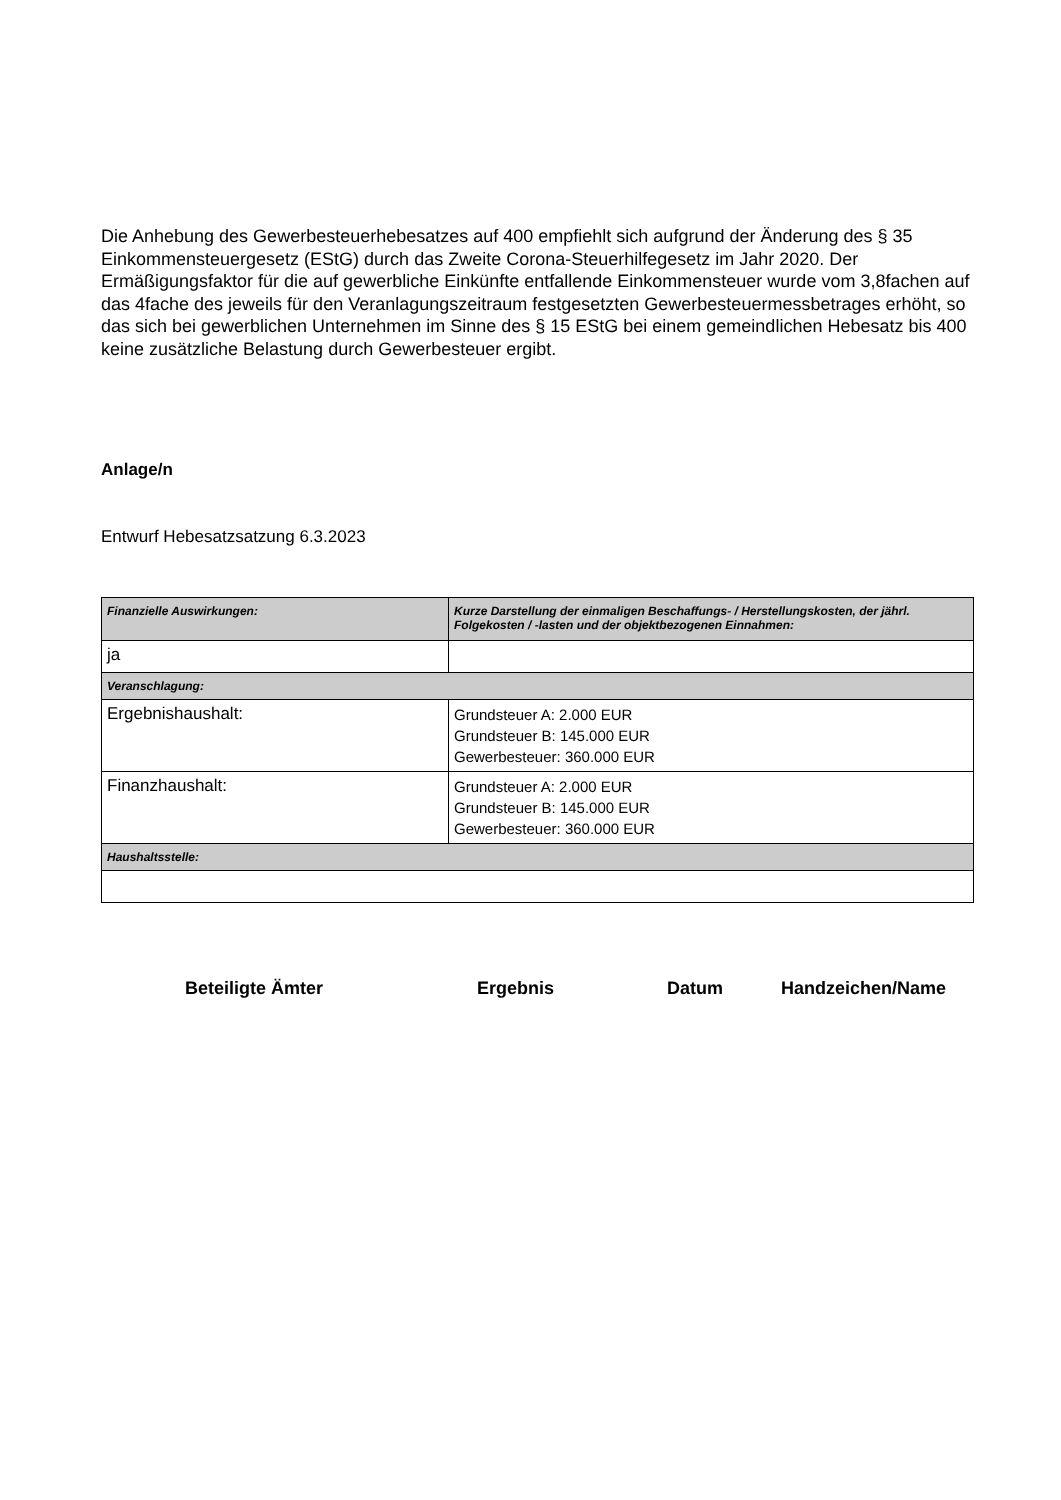Die Anhebung des Gewerbesteuerhebesatzes auf 400 empfiehlt sich aufgrund der Änderung des § 35 Einkommensteuergesetz (EStG) durch das Zweite Corona-Steuerhilfegesetz im Jahr 2020. Der Ermäßigungsfaktor für die auf gewerbliche Einkünfte entfallende Einkommensteuer wurde vom 3,8fachen auf das 4fache des jeweils für den Veranlagungszeitraum festgesetzten Gewerbesteuermessbetrages erhöht, so das sich bei gewerblichen Unternehmen im Sinne des § 15 EStG bei einem gemeindlichen Hebesatz bis 400 keine zusätzliche Belastung durch Gewerbesteuer ergibt.
Anlage/n
Entwurf Hebesatzsatzung 6.3.2023
| Finanzielle Auswirkungen: | Kurze Darstellung der einmaligen Beschaffungs- / Herstellungskosten, der jährl. Folgekosten / -lasten und der objektbezogenen Einnahmen: |
| ja | |
| Veranschlagung: | |
| Ergebnishaushalt: | Grundsteuer A: 2.000 EUR Grundsteuer B: 145.000 EUR Gewerbesteuer: 360.000 EUR |
| Finanzhaushalt: | Grundsteuer A: 2.000 EUR Grundsteuer B: 145.000 EUR Gewerbesteuer: 360.000 EUR |
| Haushaltsstelle: | |
Beteiligte Ämter Ergebnis Datum Handzeichen/Name